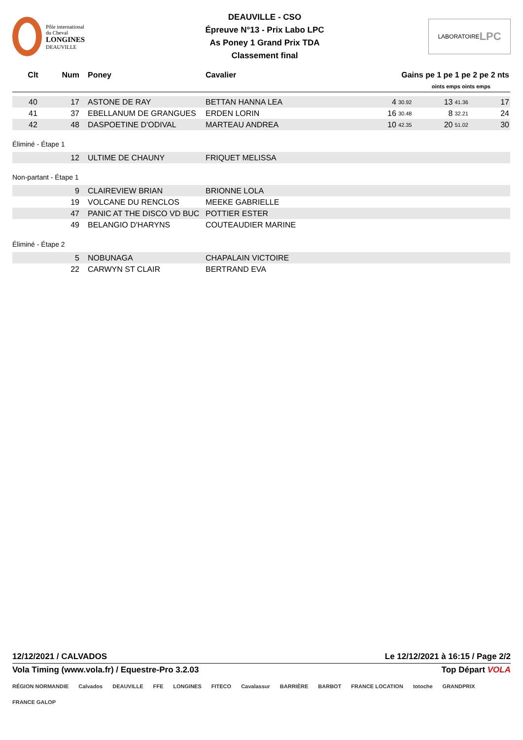Pôle international
du Cheval
LONGINES
DEAUVILLE
DEAUVILLE - CSO
Épreuve N°13 - Prix Labo LPC
As Poney 1 Grand Prix TDA
Classement final
LABORATOIRE LPC
| Clt | Num | Poney | Cavalier | Gains pe 1 pe 1 pe 2 pe 2 nts |
| | | | | oints emps oints emps |
| 40 | 17 | ASTONE DE RAY | BETTAN HANNA LEA | 4 | 30.92 | 13 | 41.36 | 17 |
| 41 | 37 | EBELLANUM DE GRANGUES | ERDEN LORIN | 16 | 30.48 | 8 | 32.21 | 24 |
| 42 | 48 | DASPOETINE D'ODIVAL | MARTEAU ANDREA | 10 | 42.35 | 20 | 51.02 | 30 |
Éliminé - Étape 1
| | 12 | ULTIME DE CHAUNY | FRIQUET MELISSA |
Non-partant - Étape 1
| | 9 | CLAIREVIEW BRIAN | BRIONNE LOLA |
| | 19 | VOLCANE DU RENCLOS | MEEKE GABRIELLE |
| | 47 | PANIC AT THE DISCO VD BUC | POTTIER ESTER |
| | 49 | BELANGIO D'HARYNS | COUTEAUDIER MARINE |
Éliminé - Étape 2
| | 5 | NOBUNAGA | CHAPALAIN VICTOIRE |
| | 22 | CARWYN ST CLAIR | BERTRAND EVA |
12/12/2021 / CALVADOS Le 12/12/2021 à 16:15 / Page 2/2
Vola Timing (www.vola.fr) / Equestre-Pro 3.2.03 Top Départ VOLA
RÉGION NORMANDIE Calvados DEAUVILLE FFE LONGINES FITECO Cavalassur BARRIÈRE BARBOT FRANCE LOCATION totoche GRANDPRIX FRANCE GALOP